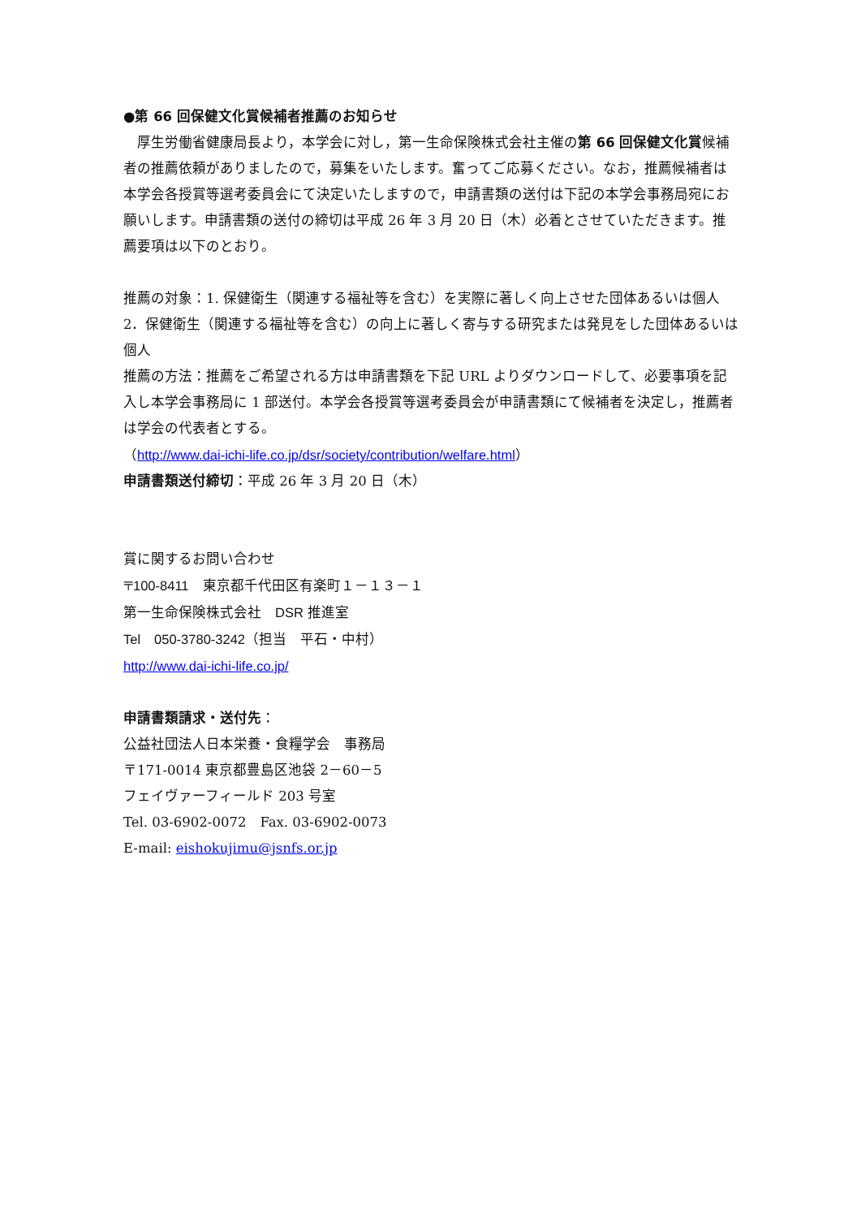●第 66 回保健文化賞候補者推薦のお知らせ
　厚生労働省健康局長より，本学会に対し，第一生命保険株式会社主催の第 66 回保健文化賞候補者の推薦依頼がありましたので，募集をいたします。奮ってご応募ください。なお，推薦候補者は本学会各授賞等選考委員会にて決定いたしますので，申請書類の送付は下記の本学会事務局宛にお願いします。申請書類の送付の締切は平成 26 年 3 月 20 日（木）必着とさせていただきます。推薦要項は以下のとおり。
推薦の対象：1. 保健衛生（関連する福祉等を含む）を実際に著しく向上させた団体あるいは個人　2．保健衛生（関連する福祉等を含む）の向上に著しく寄与する研究または発見をした団体あるいは個人
推薦の方法：推薦をご希望される方は申請書類を下記 URL よりダウンロードして、必要事項を記入し本学会事務局に 1 部送付。本学会各授賞等選考委員会が申請書類にて候補者を決定し，推薦者は学会の代表者とする。
（http://www.dai-ichi-life.co.jp/dsr/society/contribution/welfare.html）
申請書類送付締切：平成 26 年 3 月 20 日（木）
賞に関するお問い合わせ
〒100-8411　東京都千代田区有楽町１－１３－１
第一生命保険株式会社　DSR 推進室
Tel　050-3780-3242（担当　平石・中村）
http://www.dai-ichi-life.co.jp/
申請書類請求・送付先：
公益社団法人日本栄養・食糧学会　事務局
〒171-0014 東京都豊島区池袋 2－60－5
フェイヴァーフィールド 203 号室
Tel. 03-6902-0072　Fax. 03-6902-0073
E-mail: eishokujimu@jsnfs.or.jp